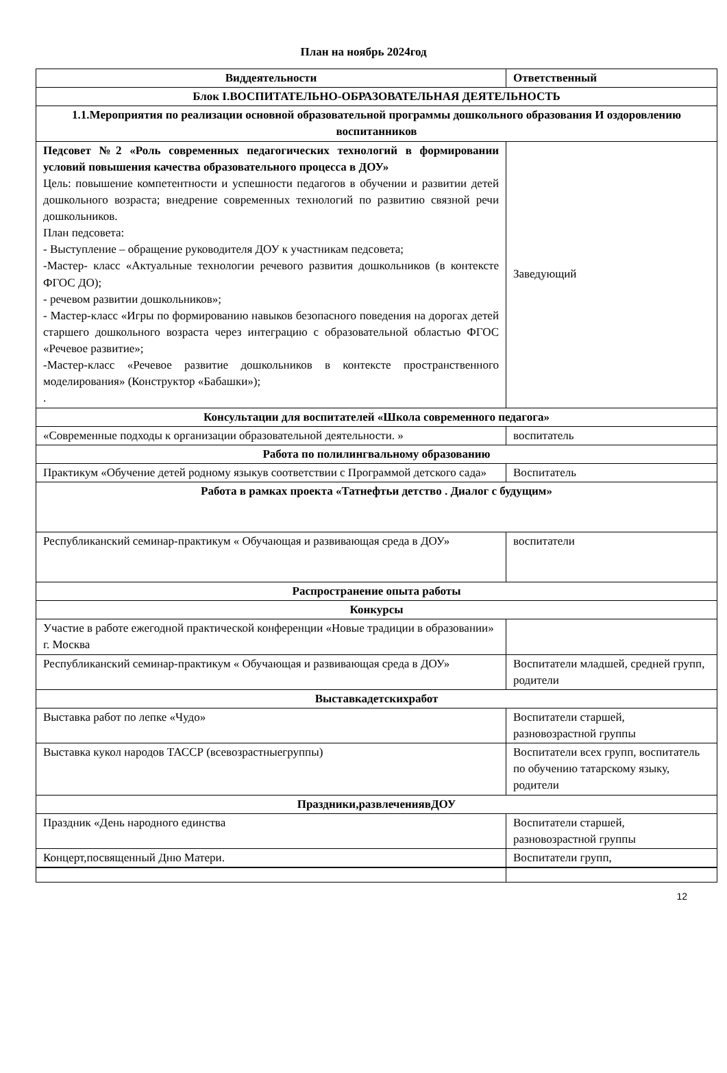План на ноябрь 2024год
| Виддеятельности | Ответственный |
| --- | --- |
| Блок I.ВОСПИТАТЕЛЬНО-ОБРАЗОВАТЕЛЬНАЯ ДЕЯТЕЛЬНОСТЬ | |
| 1.1.Мероприятия по реализации основной образовательной программы дошкольного образования И оздоровлению воспитанников | |
| Педсовет №2 «Роль современных педагогических технологий в формировании условий повышения качества образовательного процесса в ДОУ» Цель: повышение компетентности и успешности педагогов в обучении и развитии детей дошкольного возраста; внедрение современных технологий по развитию связной речи дошкольников. План педсовета: - Выступление – обращение руководителя ДОУ к участникам педсовета; -Мастер- класс «Актуальные технологии речевого развития дошкольников (в контексте ФГОС ДО); - речевом развитии дошкольников»; - Мастер-класс «Игры по формированию навыков безопасного поведения на дорогах детей старшего дошкольного возраста через интеграцию с образовательной областью ФГОС «Речевое развитие»; -Мастер-класс «Речевое развитие дошкольников в контексте пространственного моделирования» (Конструктор «Бабашки»); . | Заведующий |
| Консультации для воспитателей «Школа современного педагога» | |
| «Современные подходы к организации образовательной деятельности. » | воспитатель |
| Работа по полилингвальному образованию | |
| Практикум «Обучение детей родному языкув соответствии с Программой детского сада» | Воспитатель |
| Работа в рамках проекта «Татнефтьи детство . Диалог с будущим» | |
| Республиканский семинар-практикум « Обучающая и развивающая среда в ДОУ» | воспитатели |
| Распространение опыта работы | |
| Конкурсы | |
| Участие в работе ежегодной практической конференции «Новые традиции в образовании» г. Москва | |
| Республиканский семинар-практикум « Обучающая и развивающая среда в ДОУ» | Воспитатели младшей, средней групп, родители |
| Выставкадетскихработ | |
| Выставка работ по лепке «Чудо» | Воспитатели старшей, разновозрастной группы |
| Выставка кукол народов ТАССР (всевозрастныегруппы) | Воспитатели всех групп, воспитатель по обучению татарскому языку, родители |
| Праздники,развлечениявДОУ | |
| Праздник «День народного единства | Воспитатели старшей, разновозрастной группы |
| Концерт,посвященный Дню Матери. | Воспитатели групп, |
12